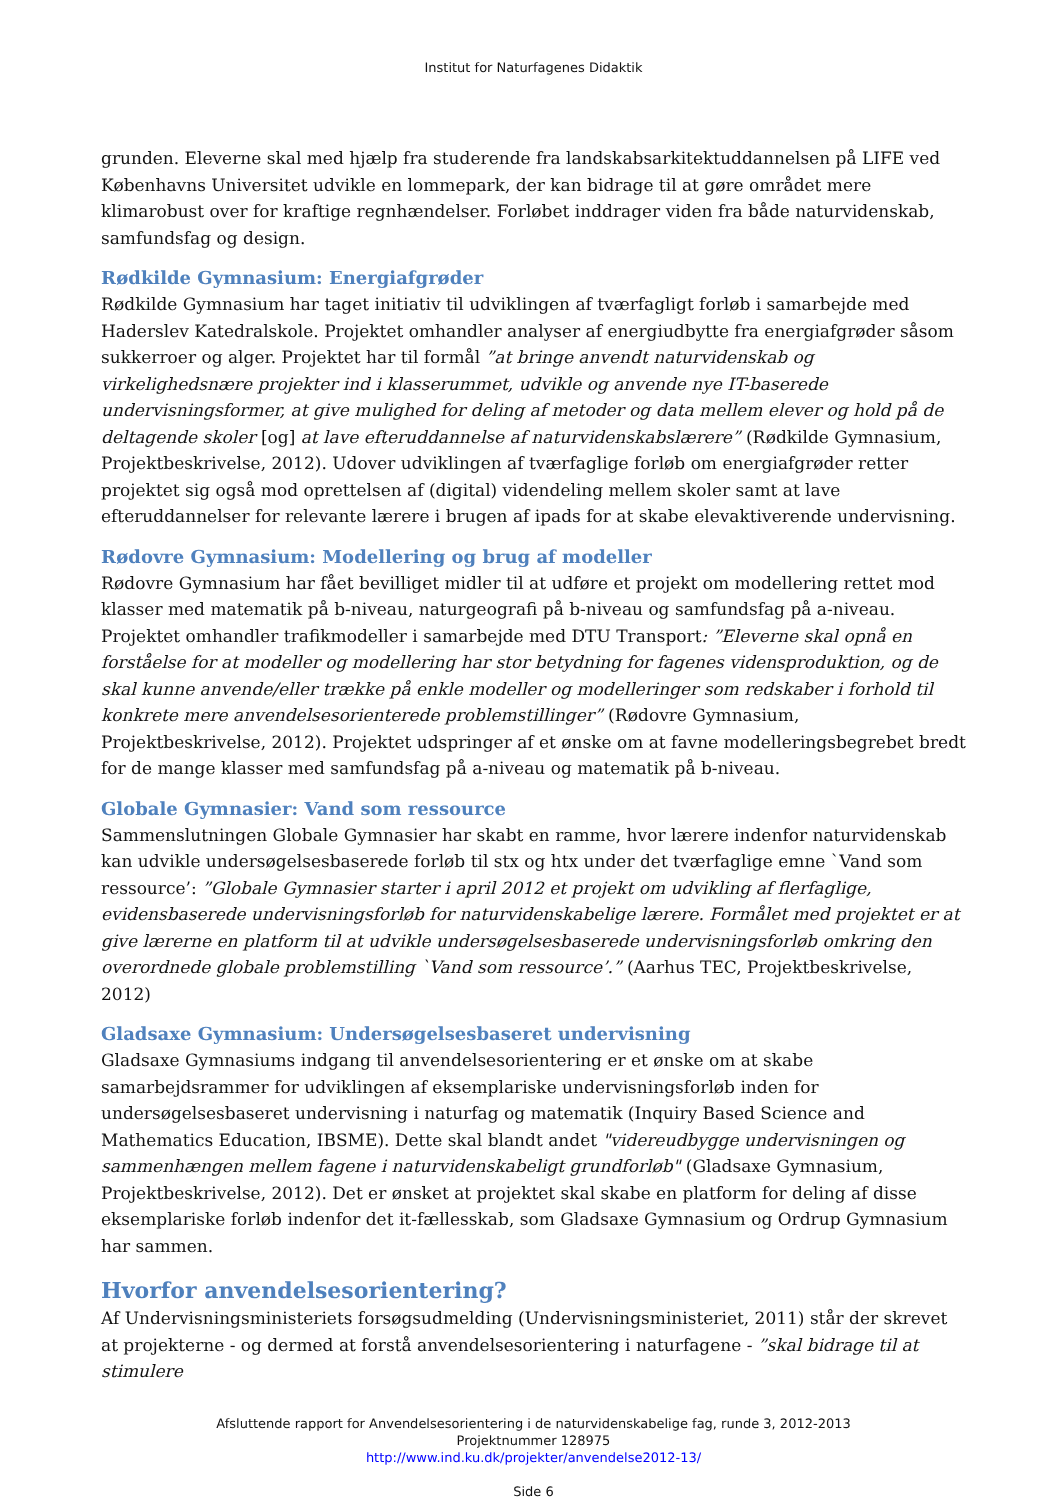Institut for Naturfagenes Didaktik
grunden. Eleverne skal med hjælp fra studerende fra landskabsarkitektuddannelsen på LIFE ved Københavns Universitet udvikle en lommepark, der kan bidrage til at gøre området mere klimarobust over for kraftige regnhændelser. Forløbet inddrager viden fra både naturvidenskab, samfundsfag og design.
Rødkilde Gymnasium: Energiafgrøder
Rødkilde Gymnasium har taget initiativ til udviklingen af tværfagligt forløb i samarbejde med Haderslev Katedralskole. Projektet omhandler analyser af energiudbytte fra energiafgrøder såsom sukkerroer og alger. Projektet har til formål ”at bringe anvendt naturvidenskab og virkelighedsnære projekter ind i klasserummet, udvikle og anvende nye IT-baserede undervisningsformer, at give mulighed for deling af metoder og data mellem elever og hold på de deltagende skoler [og] at lave efteruddannelse af naturvidenskabslærere” (Rødkilde Gymnasium, Projektbeskrivelse, 2012). Udover udviklingen af tværfaglige forløb om energiafgrøder retter projektet sig også mod oprettelsen af (digital) videndeling mellem skoler samt at lave efteruddannelser for relevante lærere i brugen af ipads for at skabe elevaktiverende undervisning.
Rødovre Gymnasium: Modellering og brug af modeller
Rødovre Gymnasium har fået bevilliget midler til at udføre et projekt om modellering rettet mod klasser med matematik på b-niveau, naturgeografi på b-niveau og samfundsfag på a-niveau. Projektet omhandler trafikmodeller i samarbejde med DTU Transport: ”Eleverne skal opnå en forståelse for at modeller og modellering har stor betydning for fagenes vidensproduktion, og de skal kunne anvende/eller trække på enkle modeller og modelleringer som redskaber i forhold til konkrete mere anvendelsesorienterede problemstillinger” (Rødovre Gymnasium, Projektbeskrivelse, 2012). Projektet udspringer af et ønske om at favne modelleringsbegrebet bredt for de mange klasser med samfundsfag på a-niveau og matematik på b-niveau.
Globale Gymnasier: Vand som ressource
Sammenslutningen Globale Gymnasier har skabt en ramme, hvor lærere indenfor naturvidenskab kan udvikle undersøgelsesbaserede forløb til stx og htx under det tværfaglige emne `Vand som ressource’: ”Globale Gymnasier starter i april 2012 et projekt om udvikling af flerfaglige, evidensbaserede undervisningsforløb for naturvidenskabelige lærere. Formålet med projektet er at give lærerne en platform til at udvikle undersøgelsesbaserede undervisningsforløb omkring den overordnede globale problemstilling `Vand som ressource’.” (Aarhus TEC, Projektbeskrivelse, 2012)
Gladsaxe Gymnasium: Undersøgelsesbaseret undervisning
Gladsaxe Gymnasiums indgang til anvendelsesorientering er et ønske om at skabe samarbejdsrammer for udviklingen af eksemplariske undervisningsforløb inden for undersøgelsesbaseret undervisning i naturfag og matematik (Inquiry Based Science and Mathematics Education, IBSME). Dette skal blandt andet "videreudbygge undervisningen og sammenhængen mellem fagene i naturvidenskabeligt grundforløb" (Gladsaxe Gymnasium, Projektbeskrivelse, 2012). Det er ønsket at projektet skal skabe en platform for deling af disse eksemplariske forløb indenfor det it-fællesskab, som Gladsaxe Gymnasium og Ordrup Gymnasium har sammen.
Hvorfor anvendelsesorientering?
Af Undervisningsministeriets forsøgsudmelding (Undervisningsministeriet, 2011) står der skrevet at projekterne - og dermed at forstå anvendelsesorientering i naturfagene - ”skal bidrage til at stimulere
Afsluttende rapport for Anvendelsesorientering i de naturvidenskabelige fag, runde 3, 2012-2013
Projektnummer 128975
http://www.ind.ku.dk/projekter/anvendelse2012-13/
Side 6